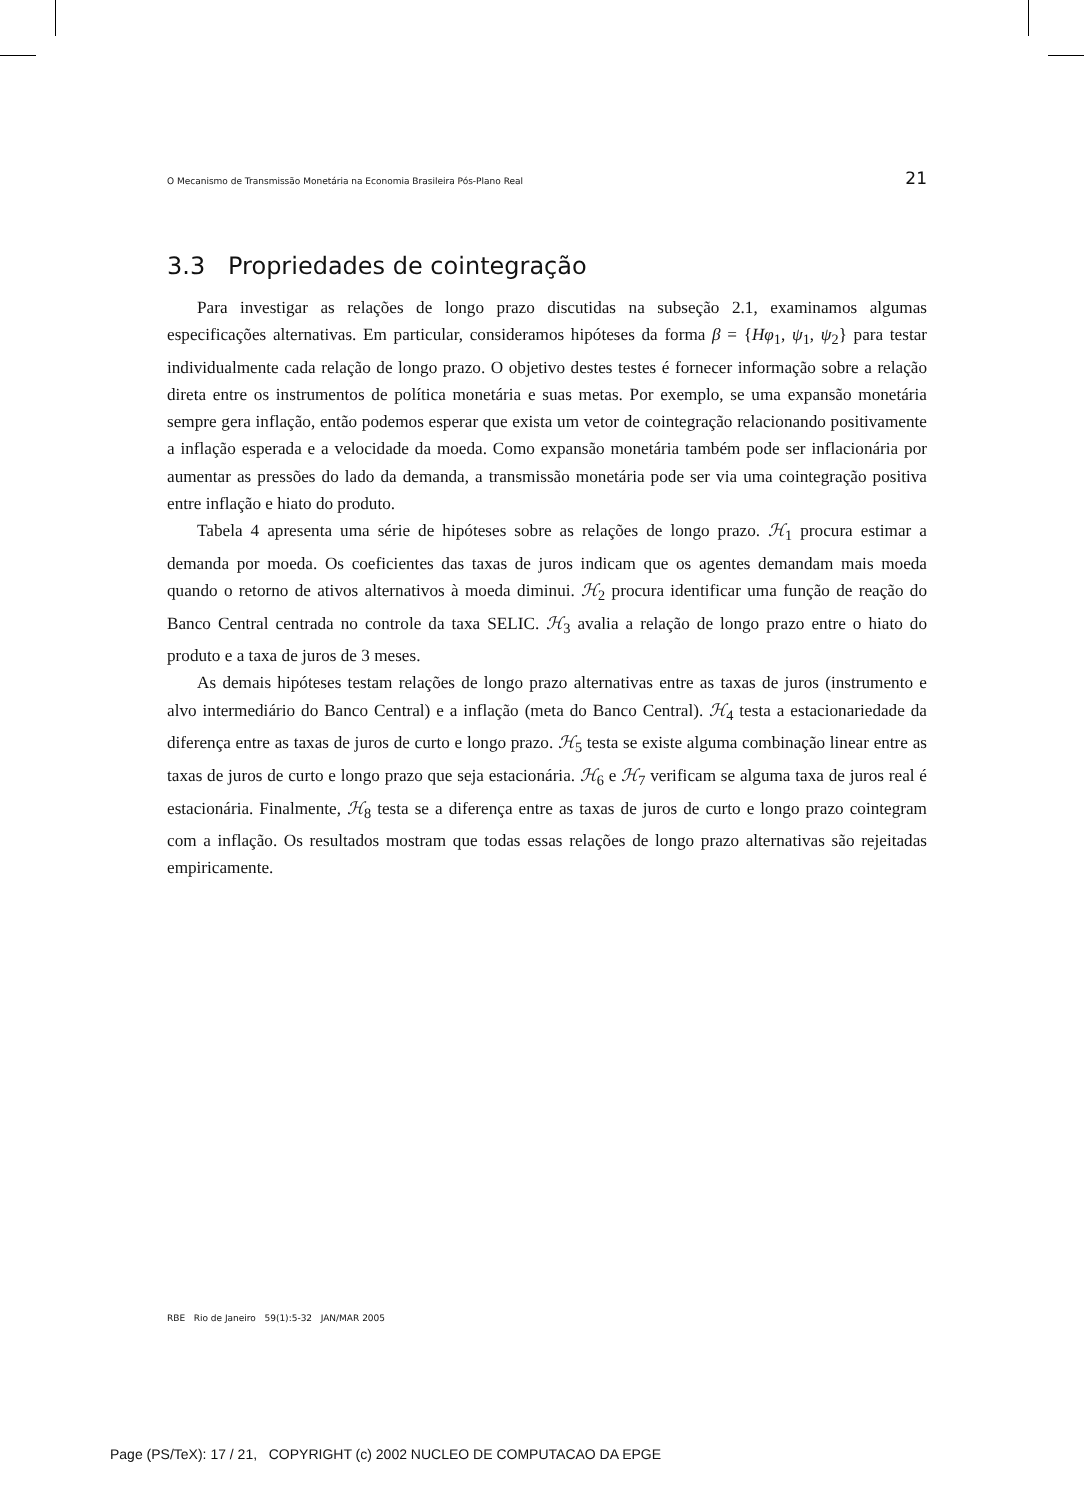O Mecanismo de Transmissão Monetária na Economia Brasileira Pós-Plano Real 21
3.3 Propriedades de cointegração
Para investigar as relações de longo prazo discutidas na subseção 2.1, examinamos algumas especificações alternativas. Em particular, consideramos hipóteses da forma β = {Hφ<sub>1</sub>, ψ<sub>1</sub>, ψ<sub>2</sub>} para testar individualmente cada relação de longo prazo. O objetivo destes testes é fornecer informação sobre a relação direta entre os instrumentos de política monetária e suas metas. Por exemplo, se uma expansão monetária sempre gera inflação, então podemos esperar que exista um vetor de cointegração relacionando positivamente a inflação esperada e a velocidade da moeda. Como expansão monetária também pode ser inflacionária por aumentar as pressões do lado da demanda, a transmissão monetária pode ser via uma cointegração positiva entre inflação e hiato do produto.
Tabela 4 apresenta uma série de hipóteses sobre as relações de longo prazo. ℋ<sub>1</sub> procura estimar a demanda por moeda. Os coeficientes das taxas de juros indicam que os agentes demandam mais moeda quando o retorno de ativos alternativos à moeda diminui. ℋ<sub>2</sub> procura identificar uma função de reação do Banco Central centrada no controle da taxa SELIC. ℋ<sub>3</sub> avalia a relação de longo prazo entre o hiato do produto e a taxa de juros de 3 meses.
As demais hipóteses testam relações de longo prazo alternativas entre as taxas de juros (instrumento e alvo intermediário do Banco Central) e a inflação (meta do Banco Central). ℋ<sub>4</sub> testa a estacionariedade da diferença entre as taxas de juros de curto e longo prazo. ℋ<sub>5</sub> testa se existe alguma combinação linear entre as taxas de juros de curto e longo prazo que seja estacionária. ℋ<sub>6</sub> e ℋ<sub>7</sub> verificam se alguma taxa de juros real é estacionária. Finalmente, ℋ<sub>8</sub> testa se a diferença entre as taxas de juros de curto e longo prazo cointegram com a inflação. Os resultados mostram que todas essas relações de longo prazo alternativas são rejeitadas empiricamente.
RBE Rio de Janeiro 59(1):5-32 JAN/MAR 2005
Page (PS/TeX): 17 / 21, COPYRIGHT (c) 2002 NUCLEO DE COMPUTACAO DA EPGE